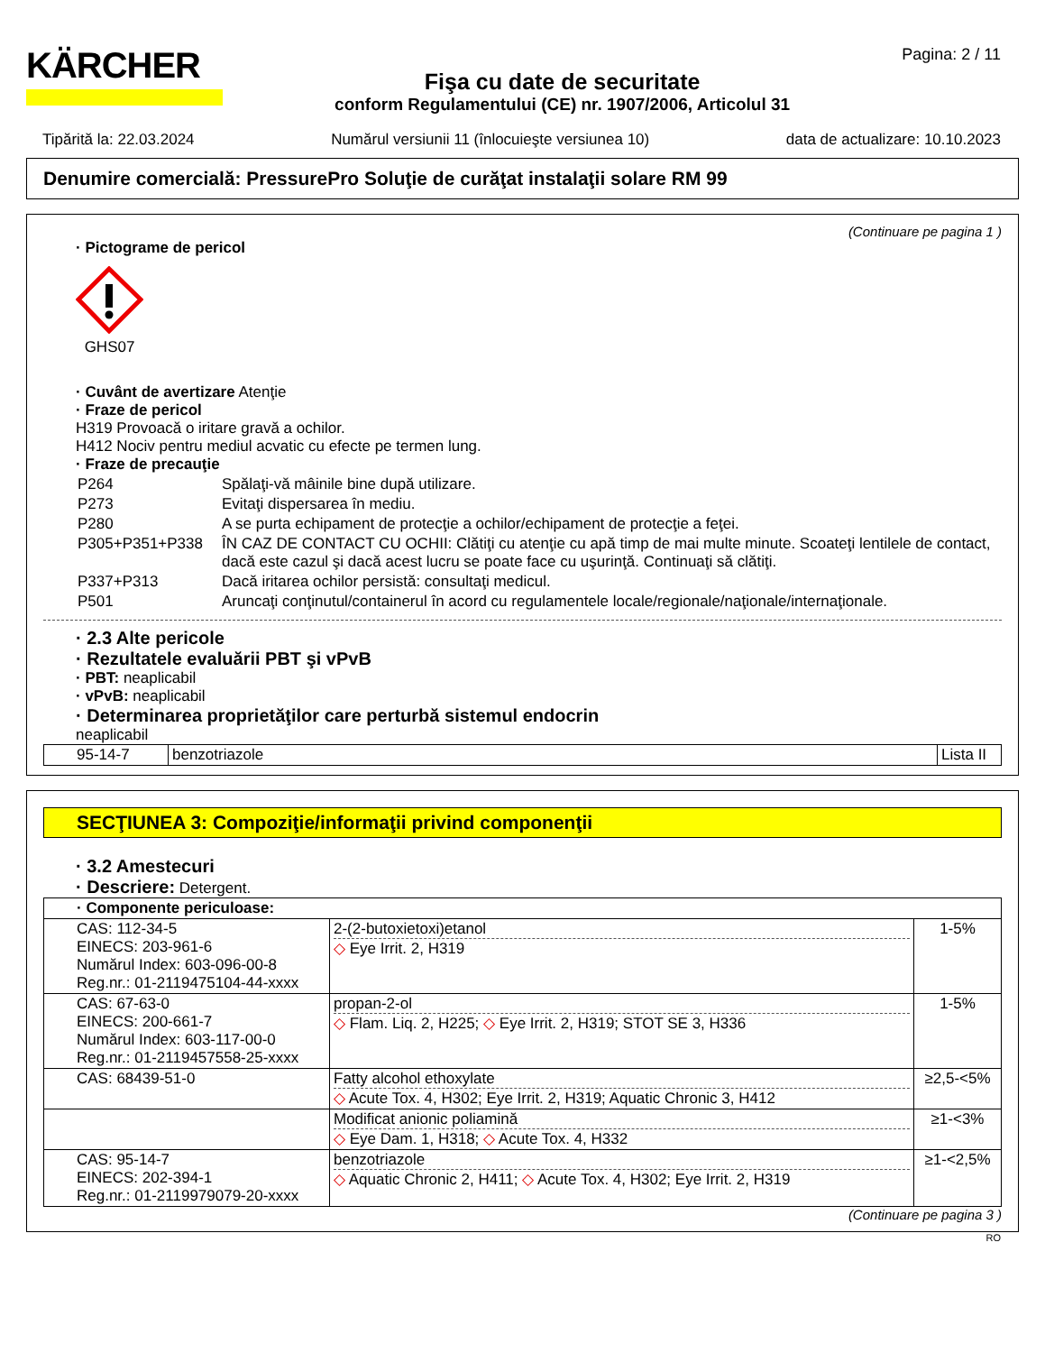KÄRCHER
Fişa cu date de securitate
conform Regulamentului (CE) nr. 1907/2006, Articolul 31
Pagina: 2 / 11
Tipărită la: 22.03.2024 Numărul versiunii 11 (înlocuieşte versiunea 10) data de actualizare: 10.10.2023
Denumire comercială: PressurePro Soluţie de curăţat instalaţii solare RM 99
(Continuare pe pagina 1 )
· Pictograme de pericol
GHS07
· Cuvânt de avertizare Atenţie
· Fraze de pericol
H319 Provoacă o iritare gravă a ochilor.
H412 Nociv pentru mediul acvatic cu efecte pe termen lung.
· Fraze de precauţie
| P264 | Spălaţi-vă mâinile bine după utilizare. |
| P273 | Evitaţi dispersarea în mediu. |
| P280 | A se purta echipament de protecţie a ochilor/echipament de protecţie a feţei. |
| P305+P351+P338 | ÎN CAZ DE CONTACT CU OCHII: Clătiţi cu atenţie cu apă timp de mai multe minute. Scoateţi lentilele de contact, dacă este cazul şi dacă acest lucru se poate face cu uşurinţă. Continuaţi să clătiţi. |
| P337+P313 | Dacă iritarea ochilor persistă: consultaţi medicul. |
| P501 | Aruncaţi conţinutul/containerul în acord cu regulamentele locale/regionale/naţionale/internaţionale. |
· 2.3 Alte pericole
· Rezultatele evaluării PBT şi vPvB
· PBT: neaplicabil
· vPvB: neaplicabil
· Determinarea proprietăţilor care perturbă sistemul endocrin
neaplicabil
| 95-14-7 | benzotriazole | Lista II |
SECŢIUNEA 3: Compoziţie/informaţii privind componenţii
· 3.2 Amestecuri
· Descriere: Detergent.
| · Componente periculoase: | | |
| CAS: 112-34-5 EINECS: 203-961-6 Numărul Index: 603-096-00-8 Reg.nr.: 01-2119475104-44-xxxx | 2-(2-butoxietoxi)etanol ◇ Eye Irrit. 2, H319 | 1-5% |
| CAS: 67-63-0 EINECS: 200-661-7 Numărul Index: 603-117-00-0 Reg.nr.: 01-2119457558-25-xxxx | propan-2-ol ◇ Flam. Liq. 2, H225; ◇ Eye Irrit. 2, H319; STOT SE 3, H336 | 1-5% |
| CAS: 68439-51-0 | Fatty alcohol ethoxylate ◇ Acute Tox. 4, H302; Eye Irrit. 2, H319; Aquatic Chronic 3, H412 | ≥2,5-<5% |
| | Modificat anionic poliamină ◇ Eye Dam. 1, H318; ◇ Acute Tox. 4, H332 | ≥1-<3% |
| CAS: 95-14-7 EINECS: 202-394-1 Reg.nr.: 01-2119979079-20-xxxx | benzotriazole ◇ Aquatic Chronic 2, H411; ◇ Acute Tox. 4, H302; Eye Irrit. 2, H319 | ≥1-<2,5% |
(Continuare pe pagina 3 )
RO